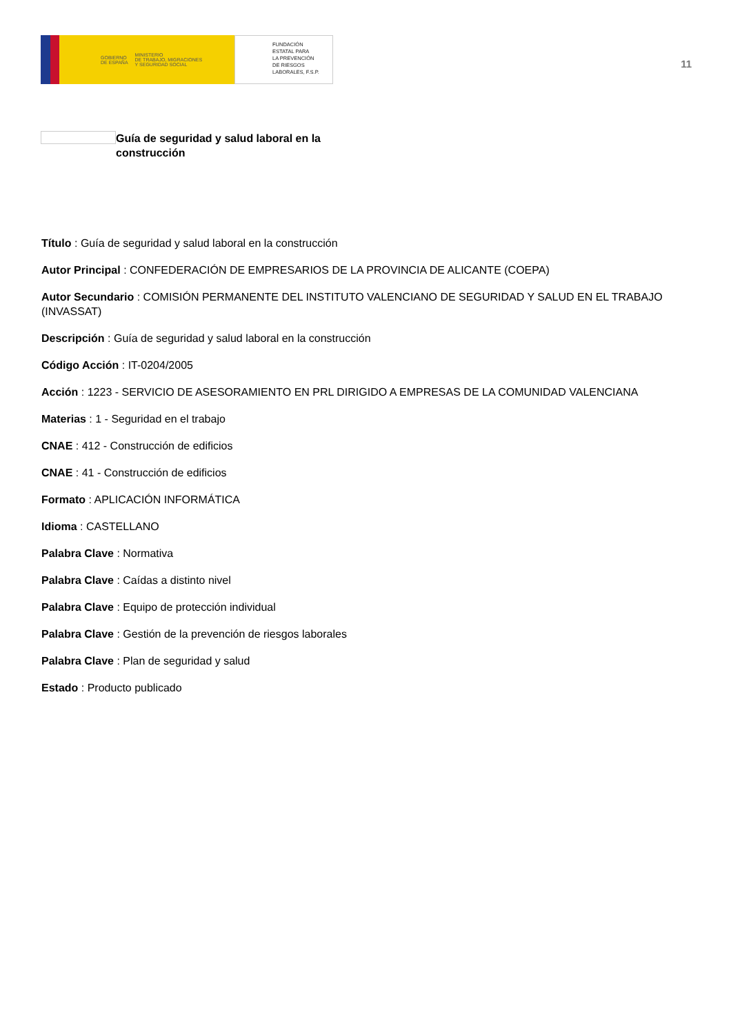GOBIERNO
DE ESPAÑA MINISTERIO
DE TRABAJO, MIGRACIONES
Y SEGURIDAD SOCIAL
FUNDACIÓN
ESTATAL PARA
LA PREVENCIÓN
DE RIESGOS
LABORALES, F.S.P.
11
Guía de seguridad y salud laboral en la construcción
Título : Guía de seguridad y salud laboral en la construcción
Autor Principal : CONFEDERACIÓN DE EMPRESARIOS DE LA PROVINCIA DE ALICANTE (COEPA)
Autor Secundario : COMISIÓN PERMANENTE DEL INSTITUTO VALENCIANO DE SEGURIDAD Y SALUD EN EL TRABAJO (INVASSAT)
Descripción : Guía de seguridad y salud laboral en la construcción
Código Acción : IT-0204/2005
Acción : 1223 - SERVICIO DE ASESORAMIENTO EN PRL DIRIGIDO A EMPRESAS DE LA COMUNIDAD VALENCIANA
Materias : 1 - Seguridad en el trabajo
CNAE : 412 - Construcción de edificios
CNAE : 41 - Construcción de edificios
Formato : APLICACIÓN INFORMÁTICA
Idioma : CASTELLANO
Palabra Clave : Normativa
Palabra Clave : Caídas a distinto nivel
Palabra Clave : Equipo de protección individual
Palabra Clave : Gestión de la prevención de riesgos laborales
Palabra Clave : Plan de seguridad y salud
Estado : Producto publicado